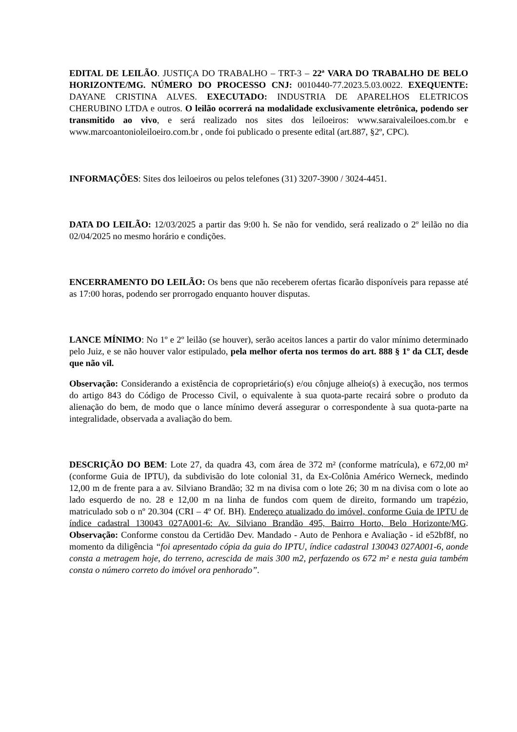EDITAL DE LEILÃO. JUSTIÇA DO TRABALHO – TRT-3 – 22ª VARA DO TRABALHO DE BELO HORIZONTE/MG. NÚMERO DO PROCESSO CNJ: 0010440-77.2023.5.03.0022. EXEQUENTE: DAYANE CRISTINA ALVES. EXECUTADO: INDUSTRIA DE APARELHOS ELETRICOS CHERUBINO LTDA e outros. O leilão ocorrerá na modalidade exclusivamente eletrônica, podendo ser transmitido ao vivo, e será realizado nos sites dos leiloeiros: www.saraivaleiloes.com.br e www.marcoantonioleiloeiro.com.br , onde foi publicado o presente edital (art.887, §2º, CPC).
INFORMAÇÕES: Sites dos leiloeiros ou pelos telefones (31) 3207-3900 / 3024-4451.
DATA DO LEILÃO: 12/03/2025 a partir das 9:00 h. Se não for vendido, será realizado o 2º leilão no dia 02/04/2025 no mesmo horário e condições.
ENCERRAMENTO DO LEILÃO: Os bens que não receberem ofertas ficarão disponíveis para repasse até as 17:00 horas, podendo ser prorrogado enquanto houver disputas.
LANCE MÍNIMO: No 1º e 2º leilão (se houver), serão aceitos lances a partir do valor mínimo determinado pelo Juiz, e se não houver valor estipulado, pela melhor oferta nos termos do art. 888 § 1º da CLT, desde que não vil.
Observação: Considerando a existência de coproprietário(s) e/ou cônjuge alheio(s) à execução, nos termos do artigo 843 do Código de Processo Civil, o equivalente à sua quota-parte recairá sobre o produto da alienação do bem, de modo que o lance mínimo deverá assegurar o correspondente à sua quota-parte na integralidade, observada a avaliação do bem.
DESCRIÇÃO DO BEM: Lote 27, da quadra 43, com área de 372 m² (conforme matrícula), e 672,00 m² (conforme Guia de IPTU), da subdivisão do lote colonial 31, da Ex-Colônia Américo Werneck, medindo 12,00 m de frente para a av. Silviano Brandão; 32 m na divisa com o lote 26; 30 m na divisa com o lote ao lado esquerdo de no. 28 e 12,00 m na linha de fundos com quem de direito, formando um trapézio, matriculado sob o nº 20.304 (CRI – 4º Of. BH). Endereço atualizado do imóvel, conforme Guia de IPTU de índice cadastral 130043 027A001-6: Av. Silviano Brandão 495, Bairro Horto, Belo Horizonte/MG. Observação: Conforme constou da Certidão Dev. Mandado - Auto de Penhora e Avaliação - id e52bf8f, no momento da diligência “foi apresentado cópia da guia do IPTU, índice cadastral 130043 027A001-6, aonde consta a metragem hoje, do terreno, acrescida de mais 300 m2, perfazendo os 672 m² e nesta guia também consta o número correto do imóvel ora penhorado”.